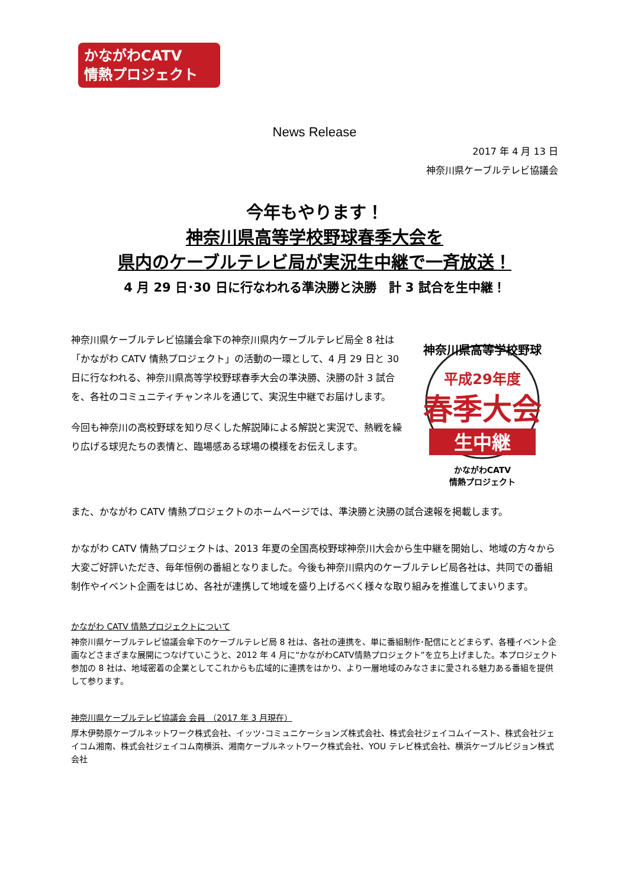かながわCATV
情熱プロジェクト
News Release
2017 年 4 月 13 日
神奈川県ケーブルテレビ協議会
今年もやります！
神奈川県高等学校野球春季大会を
県内のケーブルテレビ局が実況生中継で一斉放送！
4 月 29 日･30 日に行なわれる準決勝と決勝　計 3 試合を生中継！
神奈川県ケーブルテレビ協議会傘下の神奈川県内ケーブルテレビ局全 8 社は「かながわ CATV 情熱プロジェクト」の活動の一環として、4 月 29 日と 30 日に行なわれる、神奈川県高等学校野球春季大会の準決勝、決勝の計 3 試合を、各社のコミュニティチャンネルを通じて、実況生中継でお届けします。
今回も神奈川の高校野球を知り尽くした解説陣による解説と実況で、熱戦を繰り広げる球児たちの表情と、臨場感ある球場の模様をお伝えします。
神奈川県高等学校野球
平成29年度
春季大会
生中継
かながわCATV
情熱プロジェクト
また、かながわ CATV 情熱プロジェクトのホームページでは、準決勝と決勝の試合速報を掲載します。
かながわ CATV 情熱プロジェクトは、2013 年夏の全国高校野球神奈川大会から生中継を開始し、地域の方々から大変ご好評いただき、毎年恒例の番組となりました。今後も神奈川県内のケーブルテレビ局各社は、共同での番組制作やイベント企画をはじめ、各社が連携して地域を盛り上げるべく様々な取り組みを推進してまいります。
かながわ CATV 情熱プロジェクトについて
神奈川県ケーブルテレビ協議会傘下のケーブルテレビ局 8 社は、各社の連携を、単に番組制作･配信にとどまらず、各種イベント企画などさまざまな展開につなげていこうと、2012 年 4 月に“かながわCATV情熱プロジェクト”を立ち上げました。本プロジェクト参加の 8 社は、地域密着の企業としてこれからも広域的に連携をはかり、より一層地域のみなさまに愛される魅力ある番組を提供して参ります。
神奈川県ケーブルテレビ協議会 会員 （2017 年 3 月現在）
厚木伊勢原ケーブルネットワーク株式会社、イッツ･コミュニケーションズ株式会社、株式会社ジェイコムイースト、株式会社ジェイコム湘南、株式会社ジェイコム南横浜、湘南ケーブルネットワーク株式会社、YOU テレビ株式会社、横浜ケーブルビジョン株式会社